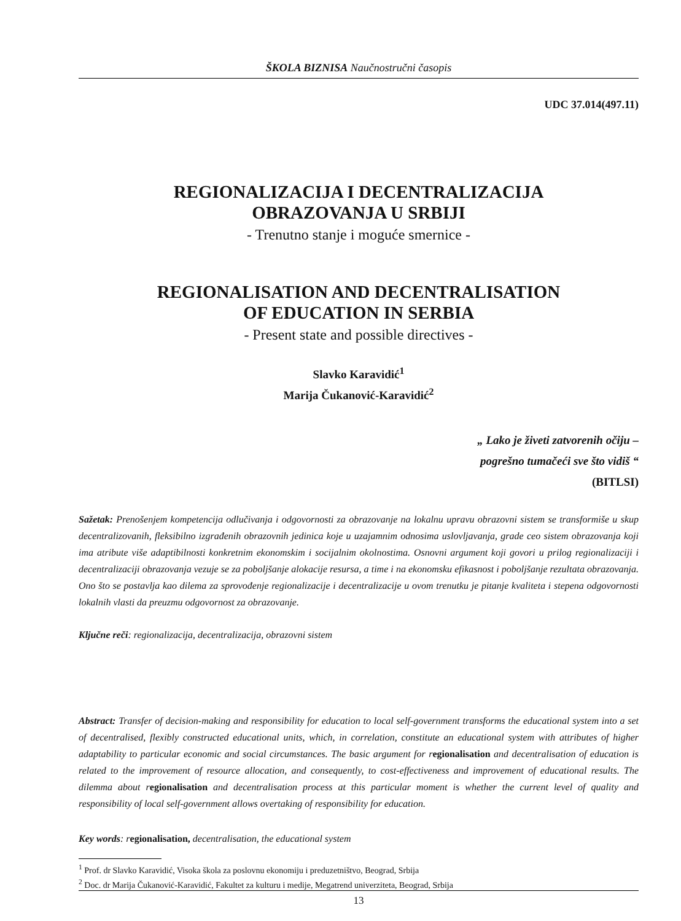ŠKOLA BIZNISA Naučnostručni časopis
UDC 37.014(497.11)
REGIONALIZACIJA I DECENTRALIZACIJA
OBRAZOVANJA U SRBIJI
- Trenutno stanje i moguće smernice -
REGIONALISATION AND DECENTRALISATION
OF EDUCATION IN SERBIA
- Present state and possible directives -
Slavko Karavidić<sup>1</sup>
Marija Čukanović-Karavidić<sup>2</sup>
„ Lako je živeti zatvorenih očiju –
pogrešno tumačeći sve što vidiš “
(BITLSI)
Sažetak: Prenošenjem kompetencija odlučivanja i odgovornosti za obrazovanje na lokalnu upravu obrazovni sistem se transformiše u skup decentralizovanih, fleksibilno izgrađenih obrazovnih jedinica koje u uzajamnim odnosima uslovljavanja, grade ceo sistem obrazovanja koji ima atribute više adaptibilnosti konkretnim ekonomskim i socijalnim okolnostima. Osnovni argument koji govori u prilog regionalizaciji i decentralizaciji obrazovanja vezuje se za poboljšanje alokacije resursa, a time i na ekonomsku efikasnost i poboljšanje rezultata obrazovanja. Ono što se postavlja kao dilema za sprovođenje regionalizacije i decentralizacije u ovom trenutku je pitanje kvaliteta i stepena odgovornosti lokalnih vlasti da preuzmu odgovornost za obrazovanje.
Ključne reči: regionalizacija, decentralizacija, obrazovni sistem
Abstract: Transfer of decision-making and responsibility for education to local self-government transforms the educational system into a set of decentralised, flexibly constructed educational units, which, in correlation, constitute an educational system with attributes of higher adaptability to particular economic and social circumstances. The basic argument for regionalisation and decentralisation of education is related to the improvement of resource allocation, and consequently, to cost-effectiveness and improvement of educational results. The dilemma about regionalisation and decentralisation process at this particular moment is whether the current level of quality and responsibility of local self-government allows overtaking of responsibility for education.
Key words: regionalisation, decentralisation, the educational system
<sup>1</sup> Prof. dr Slavko Karavidić, Visoka škola za poslovnu ekonomiju i preduzetništvo, Beograd, Srbija
<sup>2</sup> Doc. dr Marija Čukanović-Karavidić, Fakultet za kulturu i medije, Megatrend univerziteta, Beograd, Srbija
13